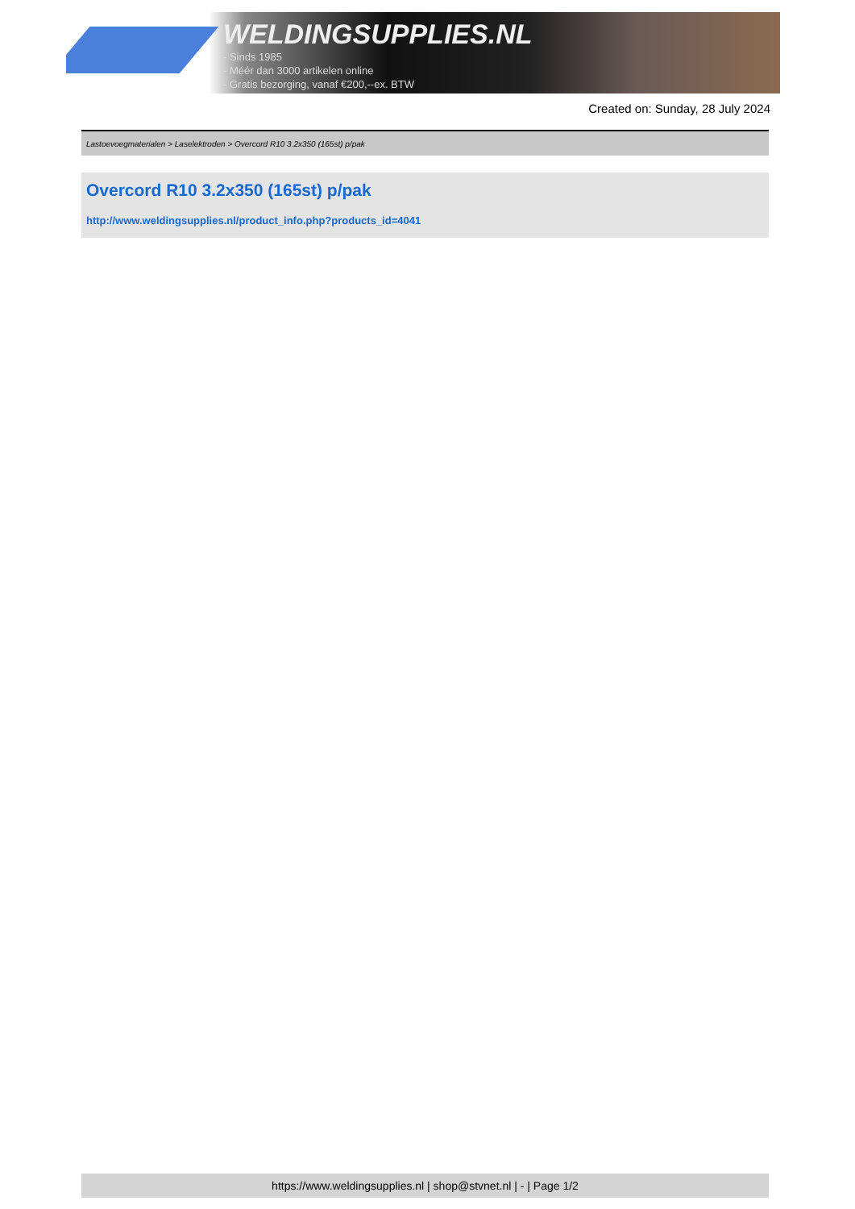WELDINGSUPPLIES.NL
- Sinds 1985
- Méér dan 3000 artikelen online
- Gratis bezorging, vanaf €200,--ex. BTW
Created on: Sunday, 28 July 2024
Lastoevoegmaterialen > Laselektroden > Overcord R10 3.2x350 (165st) p/pak
Overcord R10 3.2x350 (165st) p/pak
http://www.weldingsupplies.nl/product_info.php?products_id=4041
https://www.weldingsupplies.nl | shop@stvnet.nl | - | Page 1/2